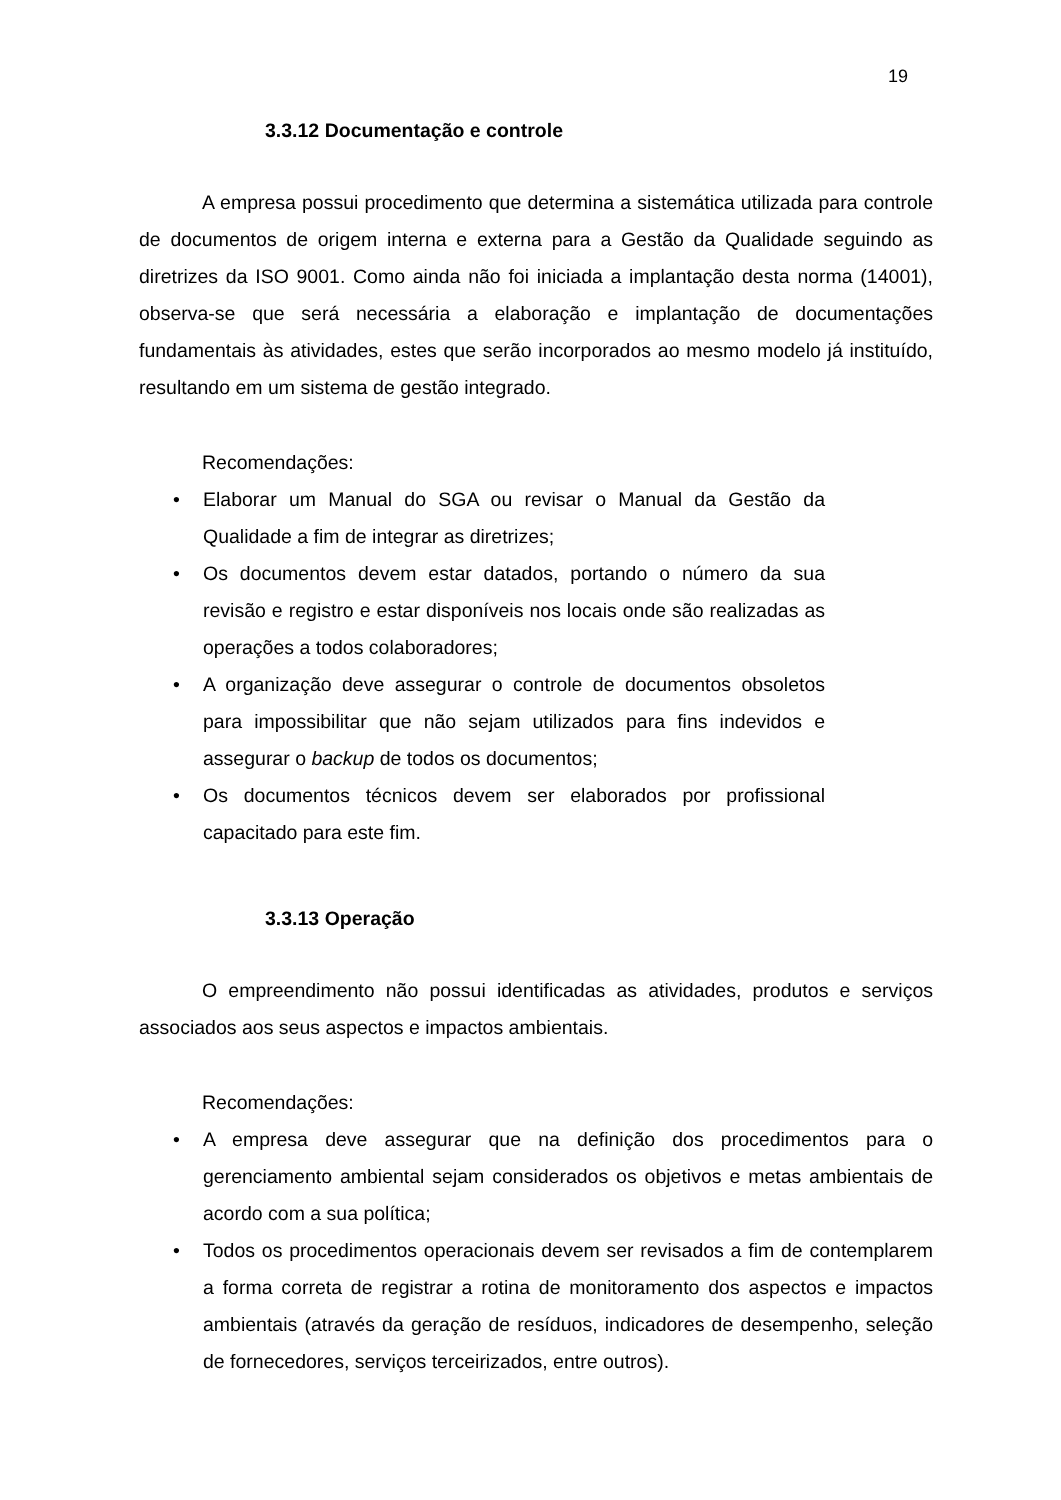19
3.3.12 Documentação e controle
A empresa possui procedimento que determina a sistemática utilizada para controle de documentos de origem interna e externa para a Gestão da Qualidade seguindo as diretrizes da ISO 9001. Como ainda não foi iniciada a implantação desta norma (14001), observa-se que será necessária a elaboração e implantação de documentações fundamentais às atividades, estes que serão incorporados ao mesmo modelo já instituído, resultando em um sistema de gestão integrado.
Recomendações:
• Elaborar um Manual do SGA ou revisar o Manual da Gestão da Qualidade a fim de integrar as diretrizes;
• Os documentos devem estar datados, portando o número da sua revisão e registro e estar disponíveis nos locais onde são realizadas as operações a todos colaboradores;
• A organização deve assegurar o controle de documentos obsoletos para impossibilitar que não sejam utilizados para fins indevidos e assegurar o backup de todos os documentos;
• Os documentos técnicos devem ser elaborados por profissional capacitado para este fim.
3.3.13 Operação
O empreendimento não possui identificadas as atividades, produtos e serviços associados aos seus aspectos e impactos ambientais.
Recomendações:
• A empresa deve assegurar que na definição dos procedimentos para o gerenciamento ambiental sejam considerados os objetivos e metas ambientais de acordo com a sua política;
• Todos os procedimentos operacionais devem ser revisados a fim de contemplarem a forma correta de registrar a rotina de monitoramento dos aspectos e impactos ambientais (através da geração de resíduos, indicadores de desempenho, seleção de fornecedores, serviços terceirizados, entre outros).